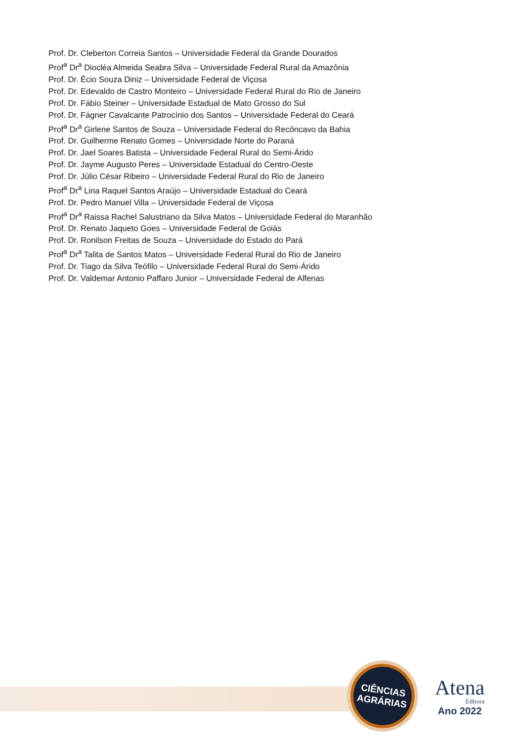Prof. Dr. Cleberton Correia Santos – Universidade Federal da Grande Dourados
Prof<sup>a</sup> Dr<sup>a</sup> Diocléa Almeida Seabra Silva – Universidade Federal Rural da Amazônia
Prof. Dr. Écio Souza Diniz – Universidade Federal de Viçosa
Prof. Dr. Edevaldo de Castro Monteiro – Universidade Federal Rural do Rio de Janeiro
Prof. Dr. Fábio Steiner – Universidade Estadual de Mato Grosso do Sul
Prof. Dr. Fágner Cavalcante Patrocínio dos Santos – Universidade Federal do Ceará
Prof<sup>a</sup> Dr<sup>a</sup> Girlene Santos de Souza – Universidade Federal do Recôncavo da Bahia
Prof. Dr. Guilherme Renato Gomes – Universidade Norte do Paraná
Prof. Dr. Jael Soares Batista – Universidade Federal Rural do Semi-Árido
Prof. Dr. Jayme Augusto Peres – Universidade Estadual do Centro-Oeste
Prof. Dr. Júlio César Ribeiro – Universidade Federal Rural do Rio de Janeiro
Prof<sup>a</sup> Dr<sup>a</sup> Lina Raquel Santos Araújo – Universidade Estadual do Ceará
Prof. Dr. Pedro Manuel Villa – Universidade Federal de Viçosa
Prof<sup>a</sup> Dr<sup>a</sup> Raissa Rachel Salustriano da Silva Matos – Universidade Federal do Maranhão
Prof. Dr. Renato Jaqueto Goes – Universidade Federal de Goiás
Prof. Dr. Ronilson Freitas de Souza – Universidade do Estado do Pará
Prof<sup>a</sup> Dr<sup>a</sup> Talita de Santos Matos – Universidade Federal Rural do Rio de Janeiro
Prof. Dr. Tiago da Silva Teófilo – Universidade Federal Rural do Semi-Árido
Prof. Dr. Valdemar Antonio Paffaro Junior – Universidade Federal de Alfenas
CIÊNCIAS
AGRÁRIAS
Atena
Editora
Ano 2022